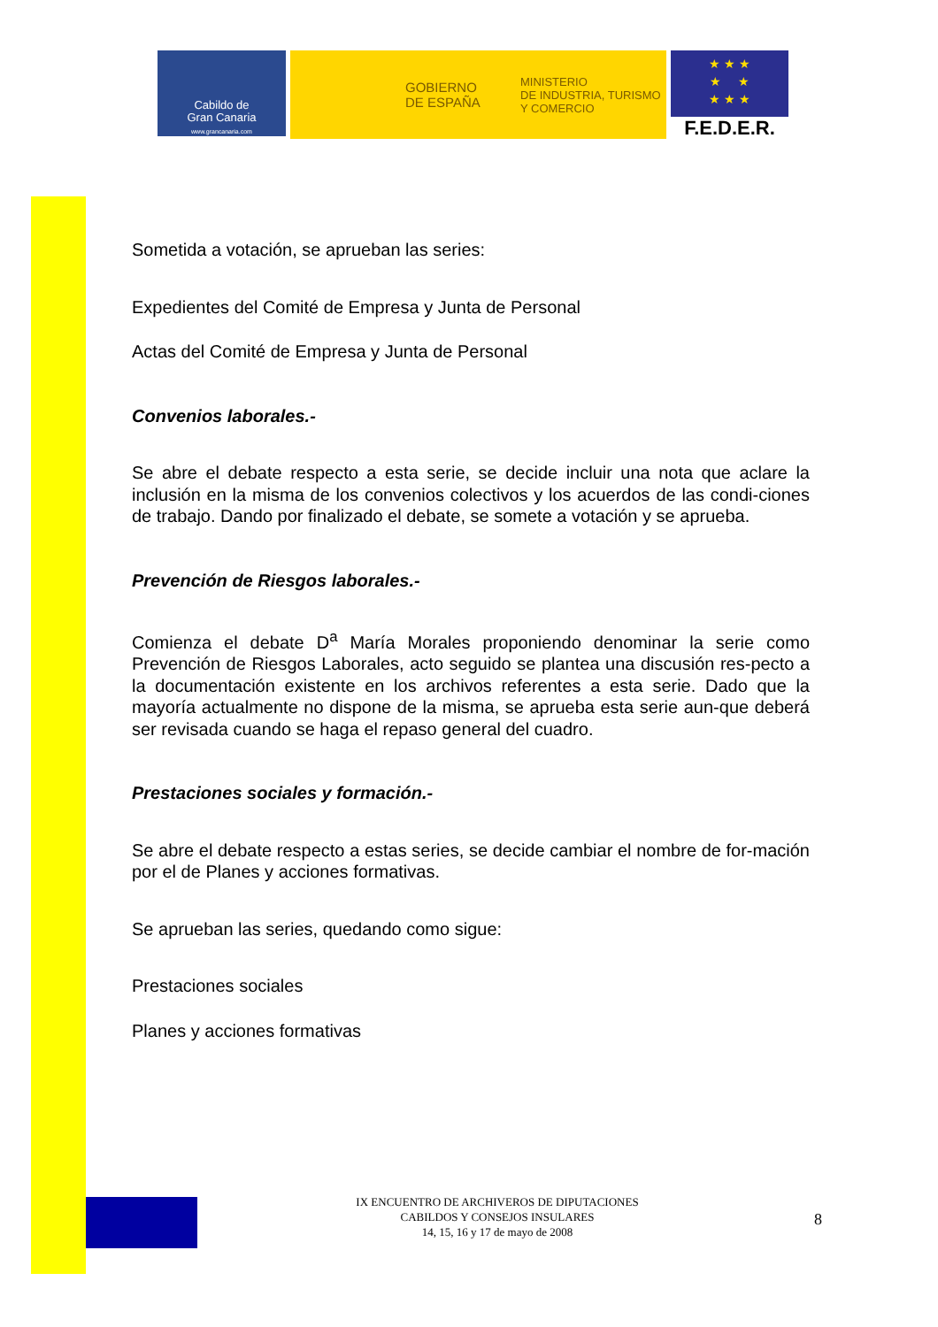Cabildo de
Gran Canaria
www.grancanaria.com
GOBIERNO
DE ESPAÑA
MINISTERIO
DE INDUSTRIA, TURISMO
Y COMERCIO
★ ★ ★
★ ★
★ ★ ★
F.E.D.E.R.
Sometida a votación, se aprueban las series:
Expedientes del Comité de Empresa y Junta de Personal
Actas del Comité de Empresa y Junta de Personal
Convenios laborales.-
Se abre el debate respecto a esta serie, se decide incluir una nota que aclare la inclusión en la misma de los convenios colectivos y los acuerdos de las condi-ciones de trabajo. Dando por finalizado el debate, se somete a votación y se aprueba.
Prevención de Riesgos laborales.-
Comienza el debate D<sup>a</sup> María Morales proponiendo denominar la serie como Prevención de Riesgos Laborales, acto seguido se plantea una discusión res-pecto a la documentación existente en los archivos referentes a esta serie. Dado que la mayoría actualmente no dispone de la misma, se aprueba esta serie aun-que deberá ser revisada cuando se haga el repaso general del cuadro.
Prestaciones sociales y formación.-
Se abre el debate respecto a estas series, se decide cambiar el nombre de for-mación por el de Planes y acciones formativas.
Se aprueban las series, quedando como sigue:
Prestaciones sociales
Planes y acciones formativas
IX ENCUENTRO DE ARCHIVEROS DE DIPUTACIONES
CABILDOS Y CONSEJOS INSULARES
14, 15, 16 y 17 de mayo de 2008
8